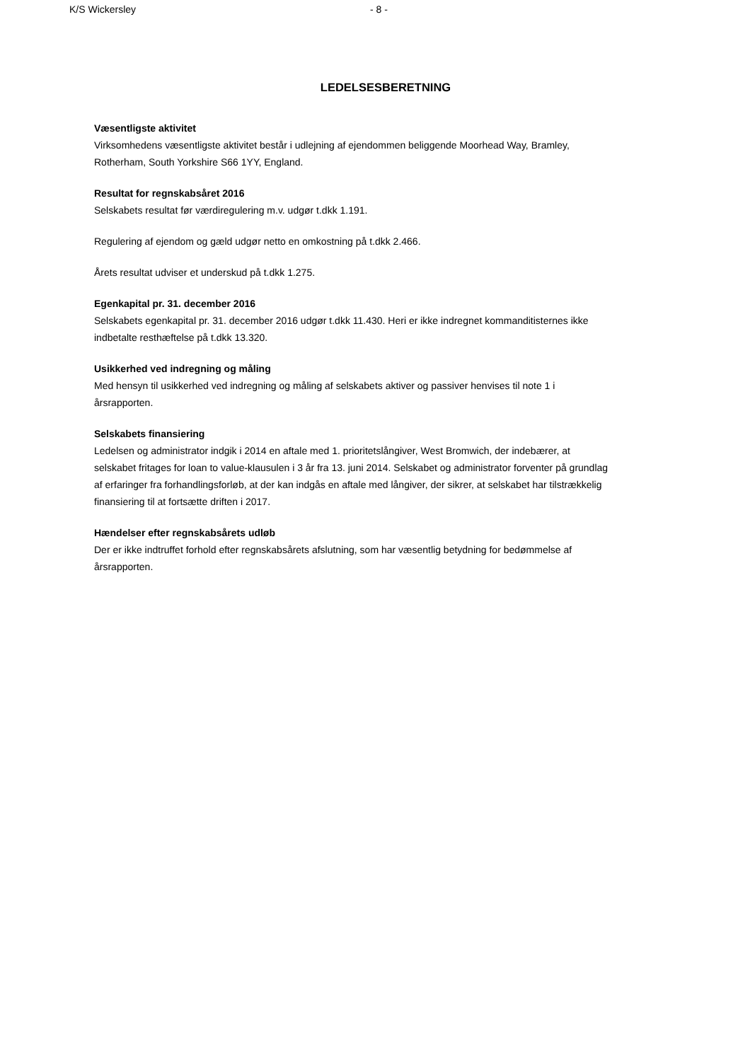K/S Wickersley - 8 -
LEDELSESBERETNING
Væsentligste aktivitet
Virksomhedens væsentligste aktivitet består i udlejning af ejendommen beliggende Moorhead Way, Bramley, Rotherham, South Yorkshire S66 1YY, England.
Resultat for regnskabsåret 2016
Selskabets resultat før værdiregulering m.v. udgør t.dkk 1.191.
Regulering af ejendom og gæld udgør netto en omkostning på t.dkk 2.466.
Årets resultat udviser et underskud på t.dkk 1.275.
Egenkapital pr. 31. december 2016
Selskabets egenkapital pr. 31. december 2016 udgør t.dkk 11.430. Heri er ikke indregnet kommanditisternes ikke indbetalte resthæftelse på t.dkk 13.320.
Usikkerhed ved indregning og måling
Med hensyn til usikkerhed ved indregning og måling af selskabets aktiver og passiver henvises til note 1 i årsrapporten.
Selskabets finansiering
Ledelsen og administrator indgik i 2014 en aftale med 1. prioritetslångiver, West Bromwich, der indebærer, at selskabet fritages for loan to value-klausulen i 3 år fra 13. juni 2014. Selskabet og administrator forventer på grundlag af erfaringer fra forhandlingsforløb, at der kan indgås en aftale med långiver, der sikrer, at selskabet har tilstrækkelig finansiering til at fortsætte driften i 2017.
Hændelser efter regnskabsårets udløb
Der er ikke indtruffet forhold efter regnskabsårets afslutning, som har væsentlig betydning for bedømmelse af årsrapporten.